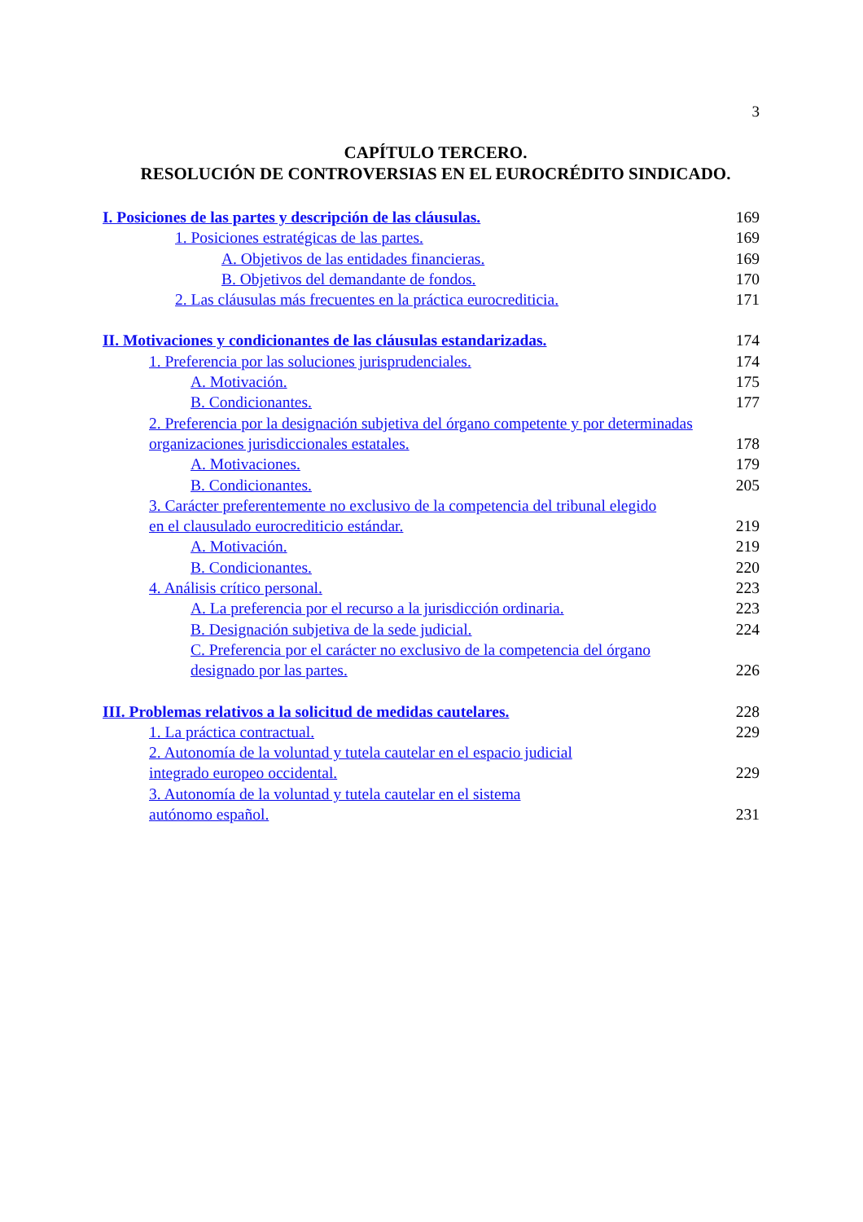3
CAPÍTULO TERCERO.
RESOLUCIÓN DE CONTROVERSIAS EN EL EUROCRÉDITO SINDICADO.
I. Posiciones de las partes y descripción de las cláusulas. 169
1. Posiciones estratégicas de las partes. 169
A. Objetivos de las entidades financieras. 169
B. Objetivos del demandante de fondos. 170
2. Las cláusulas más frecuentes en la práctica eurocrediticia. 171
II. Motivaciones y condicionantes de las cláusulas estandarizadas. 174
1. Preferencia por las soluciones jurisprudenciales. 174
A. Motivación. 175
B. Condicionantes. 177
2. Preferencia por la designación subjetiva del órgano competente y por determinadas organizaciones jurisdiccionales estatales. 178
A. Motivaciones. 179
B. Condicionantes. 205
3. Carácter preferentemente no exclusivo de la competencia del tribunal elegido en el clausulado eurocrediticio estándar. 219
A. Motivación. 219
B. Condicionantes. 220
4. Análisis crítico personal. 223
A. La preferencia por el recurso a la jurisdicción ordinaria. 223
B. Designación subjetiva de la sede judicial. 224
C. Preferencia por el carácter no exclusivo de la competencia del órgano designado por las partes. 226
III. Problemas relativos a la solicitud de medidas cautelares. 228
1. La práctica contractual. 229
2. Autonomía de la voluntad y tutela cautelar en el espacio judicial integrado europeo occidental. 229
3. Autonomía de la voluntad y tutela cautelar en el sistema autónomo español. 231